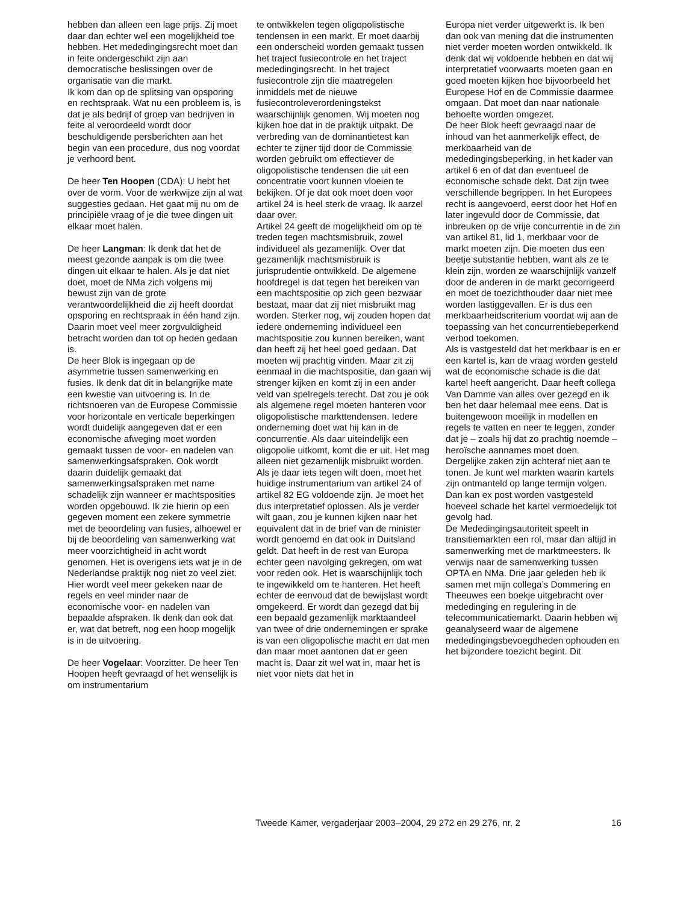hebben dan alleen een lage prijs. Zij moet daar dan echter wel een mogelijkheid toe hebben. Het mededingingsrecht moet dan in feite ondergeschikt zijn aan democratische beslissingen over de organisatie van die markt.
Ik kom dan op de splitsing van opsporing en rechtspraak. Wat nu een probleem is, is dat je als bedrijf of groep van bedrijven in feite al veroordeeld wordt door beschuldigende persberichten aan het begin van een procedure, dus nog voordat je verhoord bent.
De heer Ten Hoopen (CDA): U hebt het over de vorm. Voor de werkwijze zijn al wat suggesties gedaan. Het gaat mij nu om de principiële vraag of je die twee dingen uit elkaar moet halen.
De heer Langman: Ik denk dat het de meest gezonde aanpak is om die twee dingen uit elkaar te halen. Als je dat niet doet, moet de NMa zich volgens mij bewust zijn van de grote verantwoordelijkheid die zij heeft doordat opsporing en rechtspraak in één hand zijn. Daarin moet veel meer zorgvuldigheid betracht worden dan tot op heden gedaan is.
De heer Blok is ingegaan op de asymmetrie tussen samenwerking en fusies. Ik denk dat dit in belangrijke mate een kwestie van uitvoering is. In de richtsnoeren van de Europese Commissie voor horizontale en verticale beperkingen wordt duidelijk aangegeven dat er een economische afweging moet worden gemaakt tussen de voor- en nadelen van samenwerkingsafspraken. Ook wordt daarin duidelijk gemaakt dat samenwerkingsafspraken met name schadelijk zijn wanneer er machtsposities worden opgebouwd. Ik zie hierin op een gegeven moment een zekere symmetrie met de beoordeling van fusies, alhoewel er bij de beoordeling van samenwerking wat meer voorzichtigheid in acht wordt genomen. Het is overigens iets wat je in de Nederlandse praktijk nog niet zo veel ziet. Hier wordt veel meer gekeken naar de regels en veel minder naar de economische voor- en nadelen van bepaalde afspraken. Ik denk dan ook dat er, wat dat betreft, nog een hoop mogelijk is in de uitvoering.
De heer Vogelaar: Voorzitter. De heer Ten Hoopen heeft gevraagd of het wenselijk is om instrumentarium
te ontwikkelen tegen oligopolistische tendensen in een markt. Er moet daarbij een onderscheid worden gemaakt tussen het traject fusiecontrole en het traject mededingingsrecht. In het traject fusiecontrole zijn die maatregelen inmiddels met de nieuwe fusiecontroleverordeningstekst waarschijnlijk genomen. Wij moeten nog kijken hoe dat in de praktijk uitpakt. De verbreding van de dominantietest kan echter te zijner tijd door de Commissie worden gebruikt om effectiever de oligopolistische tendensen die uit een concentratie voort kunnen vloeien te bekijken. Of je dat ook moet doen voor artikel 24 is heel sterk de vraag. Ik aarzel daar over.
Artikel 24 geeft de mogelijkheid om op te treden tegen machtsmisbruik, zowel individueel als gezamenlijk. Over dat gezamenlijk machtsmisbruik is jurisprudentie ontwikkeld. De algemene hoofdregel is dat tegen het bereiken van een machtspositie op zich geen bezwaar bestaat, maar dat zij niet misbruikt mag worden. Sterker nog, wij zouden hopen dat iedere onderneming individueel een machtspositie zou kunnen bereiken, want dan heeft zij het heel goed gedaan. Dat moeten wij prachtig vinden. Maar zit zij eenmaal in die machtspositie, dan gaan wij strenger kijken en komt zij in een ander veld van spelregels terecht. Dat zou je ook als algemene regel moeten hanteren voor oligopolistische markttendensen. Iedere onderneming doet wat hij kan in de concurrentie. Als daar uiteindelijk een oligopolie uitkomt, komt die er uit. Het mag alleen niet gezamenlijk misbruikt worden.
Als je daar iets tegen wilt doen, moet het huidige instrumentarium van artikel 24 of artikel 82 EG voldoende zijn. Je moet het dus interpretatief oplossen. Als je verder wilt gaan, zou je kunnen kijken naar het equivalent dat in de brief van de minister wordt genoemd en dat ook in Duitsland geldt. Dat heeft in de rest van Europa echter geen navolging gekregen, om wat voor reden ook. Het is waarschijnlijk toch te ingewikkeld om te hanteren. Het heeft echter de eenvoud dat de bewijslast wordt omgekeerd. Er wordt dan gezegd dat bij een bepaald gezamenlijk marktaandeel van twee of drie ondernemingen er sprake is van een oligopolische macht en dat men dan maar moet aantonen dat er geen macht is. Daar zit wel wat in, maar het is niet voor niets dat het in
Europa niet verder uitgewerkt is. Ik ben dan ook van mening dat die instrumenten niet verder moeten worden ontwikkeld. Ik denk dat wij voldoende hebben en dat wij interpretatief voorwaarts moeten gaan en goed moeten kijken hoe bijvoorbeeld het Europese Hof en de Commissie daarmee omgaan. Dat moet dan naar nationale behoefte worden omgezet.
De heer Blok heeft gevraagd naar de inhoud van het aanmerkelijk effect, de merkbaarheid van de mededingingsbeperking, in het kader van artikel 6 en of dat dan eventueel de economische schade dekt. Dat zijn twee verschillende begrippen. In het Europees recht is aangevoerd, eerst door het Hof en later ingevuld door de Commissie, dat inbreuken op de vrije concurrentie in de zin van artikel 81, lid 1, merkbaar voor de markt moeten zijn. Die moeten dus een beetje substantie hebben, want als ze te klein zijn, worden ze waarschijnlijk vanzelf door de anderen in de markt gecorrigeerd en moet de toezichthouder daar niet mee worden lastiggevallen. Er is dus een merkbaarheidscriterium voordat wij aan de toepassing van het concurrentiebeperkend verbod toekomen.
Als is vastgesteld dat het merkbaar is en er een kartel is, kan de vraag worden gesteld wat de economische schade is die dat kartel heeft aangericht. Daar heeft collega Van Damme van alles over gezegd en ik ben het daar helemaal mee eens. Dat is buitengewoon moeilijk in modellen en regels te vatten en neer te leggen, zonder dat je – zoals hij dat zo prachtig noemde – heroïsche aannames moet doen. Dergelijke zaken zijn achteraf niet aan te tonen. Je kunt wel markten waarin kartels zijn ontmanteld op lange termijn volgen. Dan kan ex post worden vastgesteld hoeveel schade het kartel vermoedelijk tot gevolg had.
De Mededingingsautoriteit speelt in transitiemarkten een rol, maar dan altijd in samenwerking met de marktmeesters. Ik verwijs naar de samenwerking tussen OPTA en NMa. Drie jaar geleden heb ik samen met mijn collega’s Dommering en Theeuwes een boekje uitgebracht over mededinging en regulering in de telecommunicatiemarkt. Daarin hebben wij geanalyseerd waar de algemene mededingingsbevoegdheden ophouden en het bijzondere toezicht begint. Dit
Tweede Kamer, vergaderjaar 2003–2004, 29 272 en 29 276, nr. 2 16